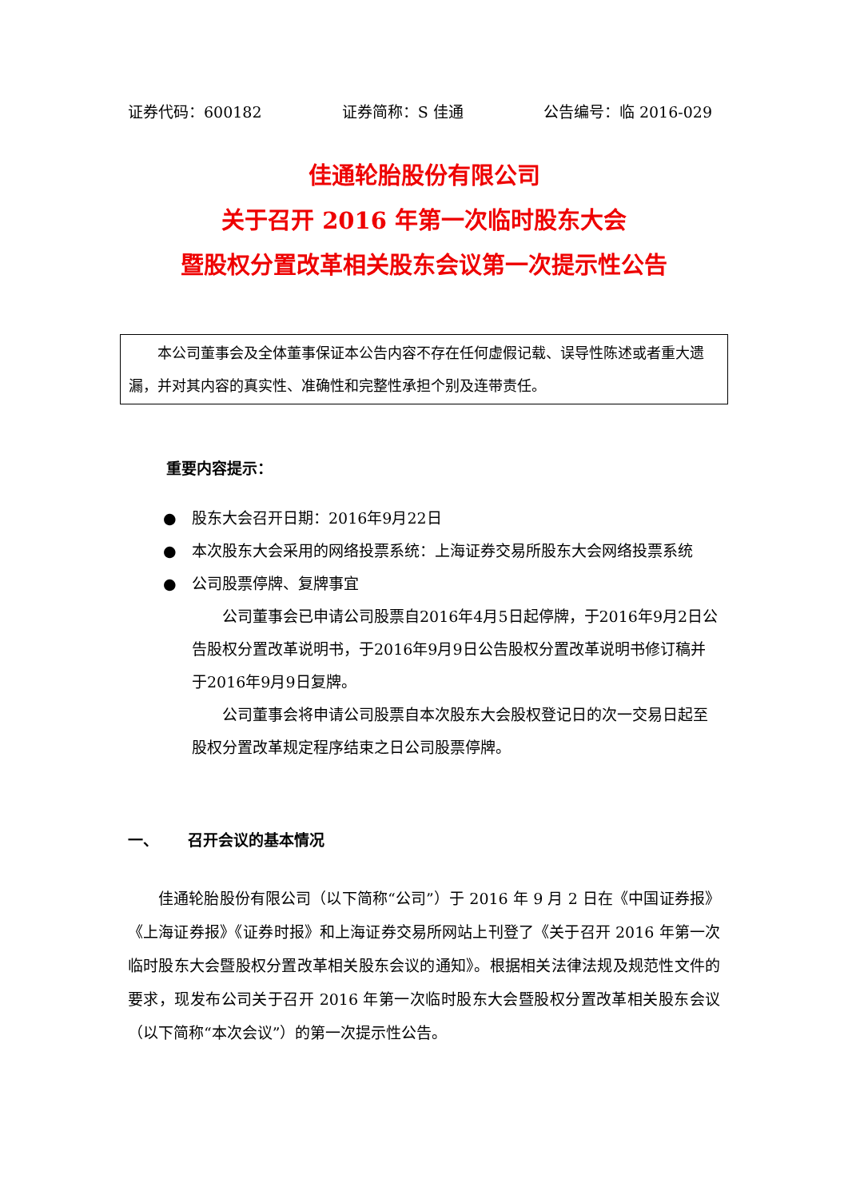证券代码：600182 证券简称：S 佳通 公告编号：临 2016-029
佳通轮胎股份有限公司
关于召开 2016 年第一次临时股东大会
暨股权分置改革相关股东会议第一次提示性公告
本公司董事会及全体董事保证本公告内容不存在任何虚假记载、误导性陈述或者重大遗漏，并对其内容的真实性、准确性和完整性承担个别及连带责任。
重要内容提示：
● 股东大会召开日期：2016年9月22日
● 本次股东大会采用的网络投票系统：上海证券交易所股东大会网络投票系统
● 公司股票停牌、复牌事宜
公司董事会已申请公司股票自2016年4月5日起停牌，于2016年9月2日公告股权分置改革说明书，于2016年9月9日公告股权分置改革说明书修订稿并于2016年9月9日复牌。
公司董事会将申请公司股票自本次股东大会股权登记日的次一交易日起至股权分置改革规定程序结束之日公司股票停牌。
一、 召开会议的基本情况
佳通轮胎股份有限公司（以下简称“公司”）于 2016 年 9 月 2 日在《中国证券报》《上海证券报》《证券时报》和上海证券交易所网站上刊登了《关于召开 2016 年第一次临时股东大会暨股权分置改革相关股东会议的通知》。根据相关法律法规及规范性文件的要求，现发布公司关于召开 2016 年第一次临时股东大会暨股权分置改革相关股东会议（以下简称“本次会议”）的第一次提示性公告。